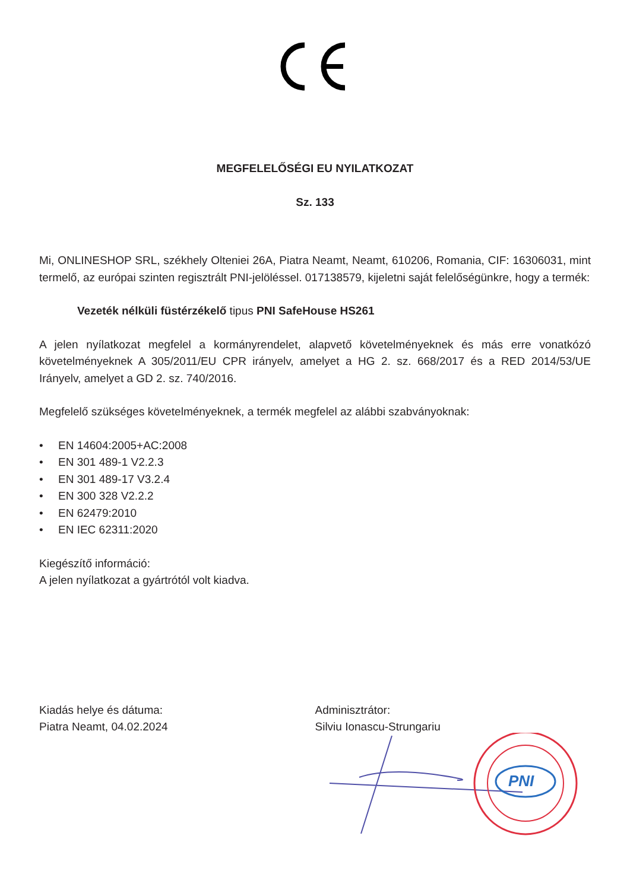MEGFELELŐSÉGI EU NYILATKOZAT
Sz. 133
Mi, ONLINESHOP SRL, székhely Olteniei 26A, Piatra Neamt, Neamt, 610206, Romania, CIF: 16306031, mint termelő, az európai szinten regisztrált PNI-jelöléssel. 017138579, kijeletni saját felelőségünkre, hogy a termék:
Vezeték nélküli füstérzékelő tipus PNI SafeHouse HS261
A jelen nyílatkozat megfelel a kormányrendelet, alapvető követelményeknek és más erre vonatkózó követelményeknek A 305/2011/EU CPR irányelv, amelyet a HG 2. sz. 668/2017 és a RED 2014/53/UE Irányelv, amelyet a GD 2. sz. 740/2016.
Megfelelő szükséges követelményeknek, a termék megfelel az alábbi szabványoknak:
• EN 14604:2005+AC:2008
• EN 301 489-1 V2.2.3
• EN 301 489-17 V3.2.4
• EN 300 328 V2.2.2
• EN 62479:2010
• EN IEC 62311:2020
Kiegészítő információ:
A jelen nyílatkozat a gyártrótól volt kiadva.
Kiadás helye és dátuma:
Piatra Neamt, 04.02.2024
Adminisztrátor:
Silviu Ionascu-Strungariu
PNI